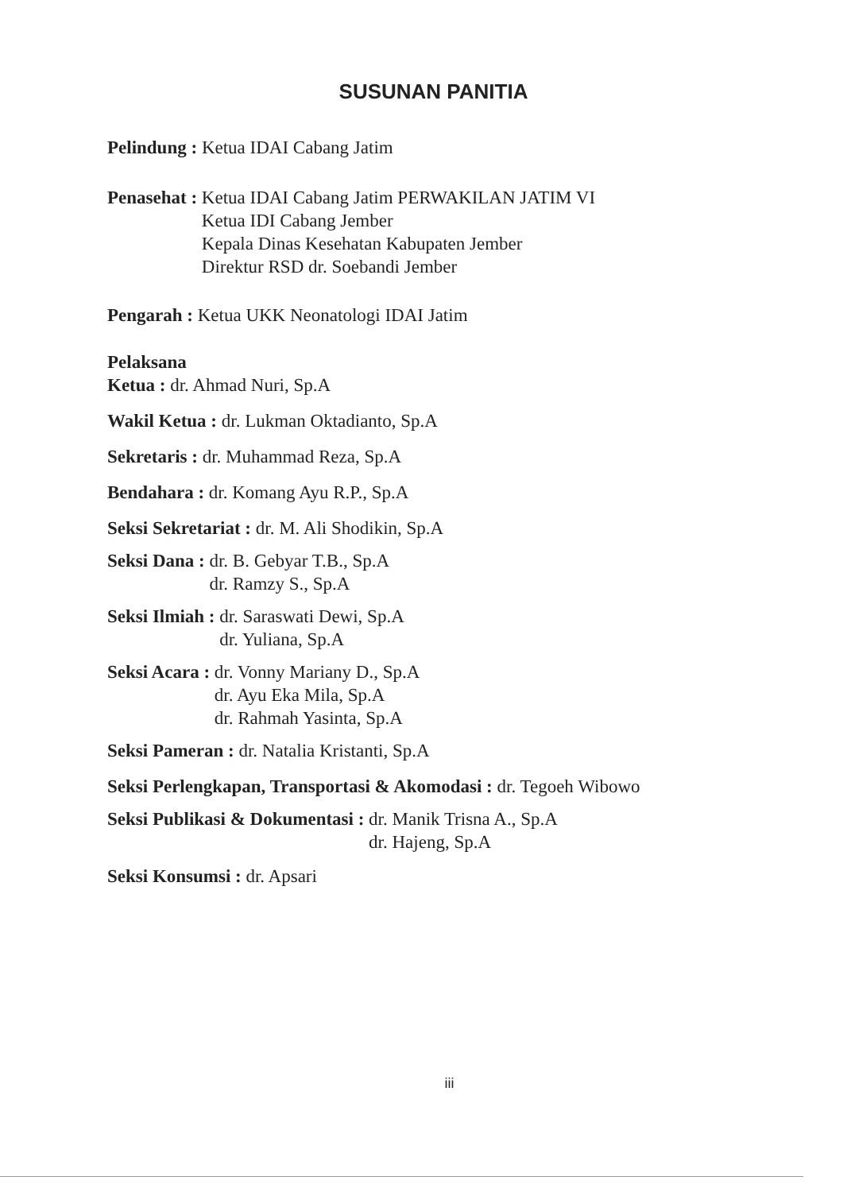SUSUNAN PANITIA
Pelindung : Ketua IDAI Cabang Jatim
Penasehat : Ketua IDAI Cabang Jatim PERWAKILAN JATIM VI
Ketua IDI Cabang Jember
Kepala Dinas Kesehatan Kabupaten Jember
Direktur RSD dr. Soebandi Jember
Pengarah : Ketua UKK Neonatologi IDAI Jatim
Pelaksana
Ketua : dr. Ahmad Nuri, Sp.A
Wakil Ketua : dr. Lukman Oktadianto, Sp.A
Sekretaris : dr. Muhammad Reza, Sp.A
Bendahara : dr. Komang Ayu R.P., Sp.A
Seksi Sekretariat : dr. M. Ali Shodikin, Sp.A
Seksi Dana : dr. B. Gebyar T.B., Sp.A
dr. Ramzy S., Sp.A
Seksi Ilmiah : dr. Saraswati Dewi, Sp.A
dr. Yuliana, Sp.A
Seksi Acara : dr. Vonny Mariany D., Sp.A
dr. Ayu Eka Mila, Sp.A
dr. Rahmah Yasinta, Sp.A
Seksi Pameran : dr. Natalia Kristanti, Sp.A
Seksi Perlengkapan, Transportasi & Akomodasi : dr. Tegoeh Wibowo
Seksi Publikasi & Dokumentasi : dr. Manik Trisna A., Sp.A
dr. Hajeng, Sp.A
Seksi Konsumsi : dr. Apsari
iii